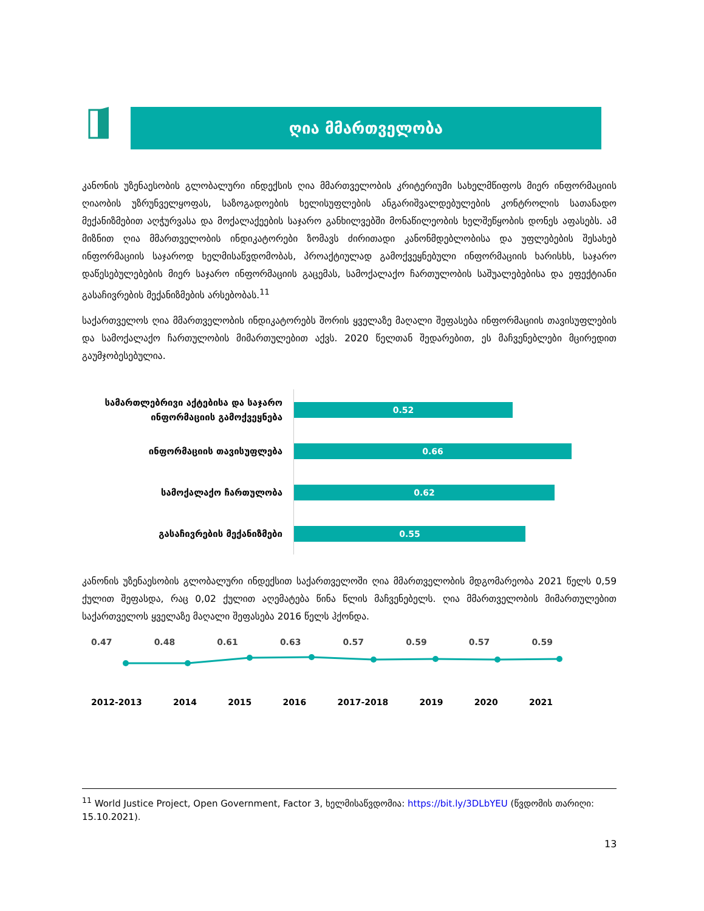ღია მმართველობა
კანონის უზენაესობის გლობალური ინდექსის ღია მმართველობის კრიტერიუმი სახელმწიფოს მიერ ინფორმაციის ღიაობის უზრუნველყოფას, საზოგადოების ხელისუფლების ანგარიშვალდებულების კონტროლის სათანადო მექანიზმებით აღჭურვასა და მოქალაქეების საჯარო განხილვებში მონაწილეობის ხელშეწყობის დონეს აფასებს. ამ მიზნით ღია მმართველობის ინდიკატორები ზომავს ძირითადი კანონმდებლობისა და უფლებების შესახებ ინფორმაციის საჯაროდ ხელმისაწვდომობას, პროაქტიულად გამოქვეყნებული ინფორმაციის ხარისხს, საჯარო დაწესებულებების მიერ საჯარო ინფორმაციის გაცემას, სამოქალაქო ჩართულობის საშუალებებისა და ეფექტიანი გასაჩივრების მექანიზმების არსებობას.<sup>11</sup>
საქართველოს ღია მმართველობის ინდიკატორებს შორის ყველაზე მაღალი შეფასება ინფორმაციის თავისუფლების და სამოქალაქო ჩართულობის მიმართულებით აქვს. 2020 წელთან შედარებით, ეს მაჩვენებლები მცირედით გაუმჯობესებულია.
სამართლებრივი აქტებისა და საჯარო ინფორმაციის გამოქვეყნება
0.52
ინფორმაციის თავისუფლება
0.66
სამოქალაქო ჩართულობა
0.62
გასაჩივრების მექანიზმები
0.55
კანონის უზენაესობის გლობალური ინდექსით საქართველოში ღია მმართველობის მდგომარეობა 2021 წელს 0,59 ქულით შეფასდა, რაც 0,02 ქულით აღემატება წინა წლის მაჩვენებელს. ღია მმართველობის მიმართულებით საქართველოს ყველაზე მაღალი შეფასება 2016 წელს ჰქონდა.
0.47 0.48 0.61 0.63 0.57 0.59 0.57 0.59
2012-2013 2014 2015 2016 2017-2018 2019 2020 2021
<sup>11</sup> World Justice Project, Open Government, Factor 3, ხელმისაწვდომია: https://bit.ly/3DLbYEU (წვდომის თარიღი: 15.10.2021).
13